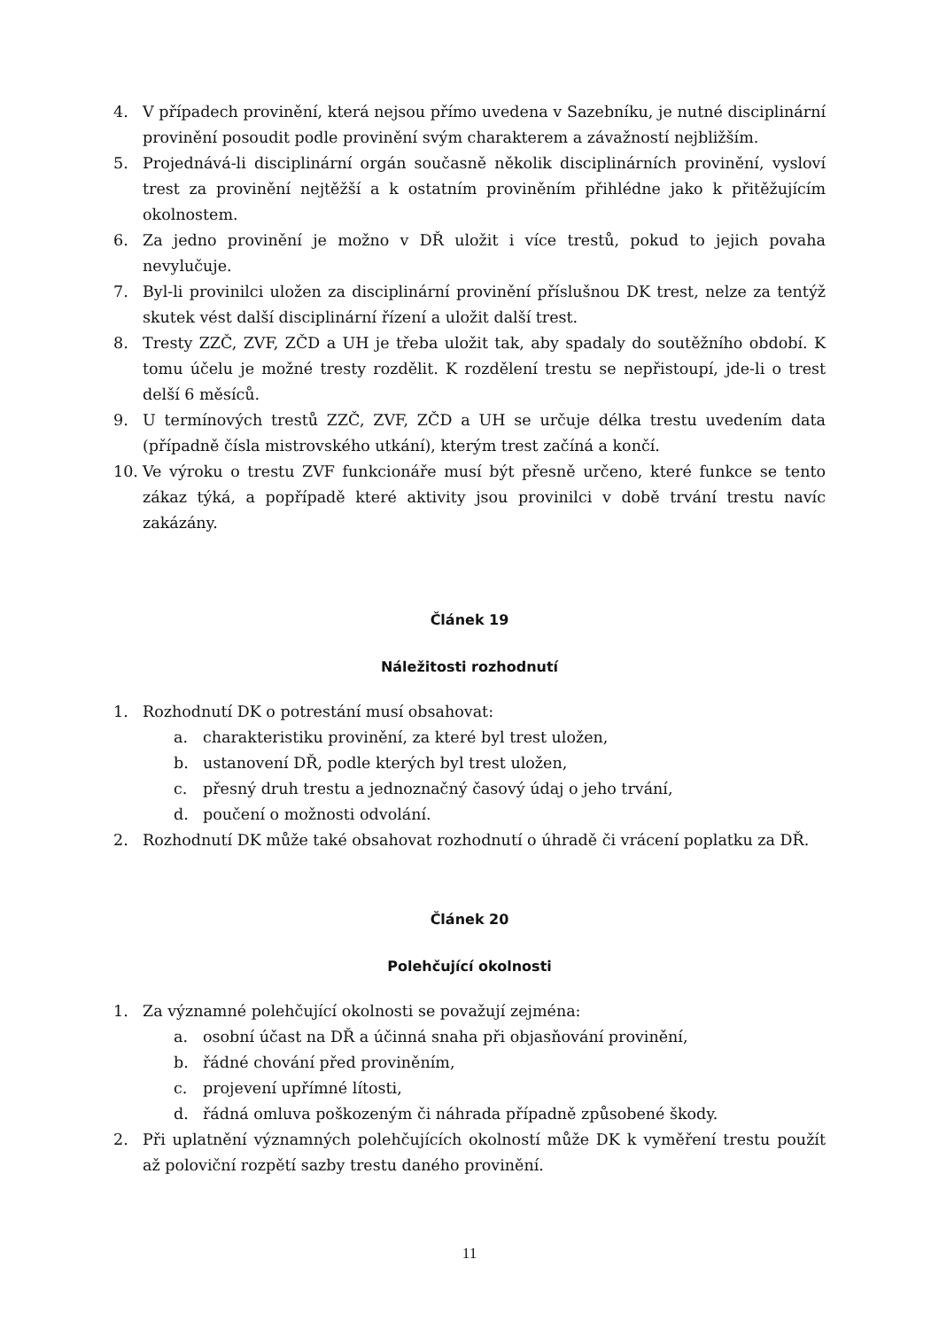4. V případech provinění, která nejsou přímo uvedena v Sazebníku, je nutné disciplinární provinění posoudit podle provinění svým charakterem a závažností nejbližším.
5. Projednává-li disciplinární orgán současně několik disciplinárních provinění, vysloví trest za provinění nejtěžší a k ostatním proviněním přihlédne jako k přitěžujícím okolnostem.
6. Za jedno provinění je možno v DŘ uložit i více trestů, pokud to jejich povaha nevylučuje.
7. Byl-li provinilci uložen za disciplinární provinění příslušnou DK trest, nelze za tentýž skutek vést další disciplinární řízení a uložit další trest.
8. Tresty ZZČ, ZVF, ZČD a UH je třeba uložit tak, aby spadaly do soutěžního období. K tomu účelu je možné tresty rozdělit. K rozdělení trestu se nepřistoupí, jde-li o trest delší 6 měsíců.
9. U termínových trestů ZZČ, ZVF, ZČD a UH se určuje délka trestu uvedením data (případně čísla mistrovského utkání), kterým trest začíná a končí.
10. Ve výroku o trestu ZVF funkcionáře musí být přesně určeno, které funkce se tento zákaz týká, a popřípadě které aktivity jsou provinilci v době trvání trestu navíc zakázány.
Článek 19
Náležitosti rozhodnutí
1. Rozhodnutí DK o potrestání musí obsahovat:
a. charakteristiku provinění, za které byl trest uložen,
b. ustanovení DŘ, podle kterých byl trest uložen,
c. přesný druh trestu a jednoznačný časový údaj o jeho trvání,
d. poučení o možnosti odvolání.
2. Rozhodnutí DK může také obsahovat rozhodnutí o úhradě či vrácení poplatku za DŘ.
Článek 20
Polehčující okolnosti
1. Za významné polehčující okolnosti se považují zejména:
a. osobní účast na DŘ a účinná snaha při objasňování provinění,
b. řádné chování před proviněním,
c. projevení upřímné lítosti,
d. řádná omluva poškozeným či náhrada případně způsobené škody.
2. Při uplatnění významných polehčujících okolností může DK k vyměření trestu použít až poloviční rozpětí sazby trestu daného provinění.
11